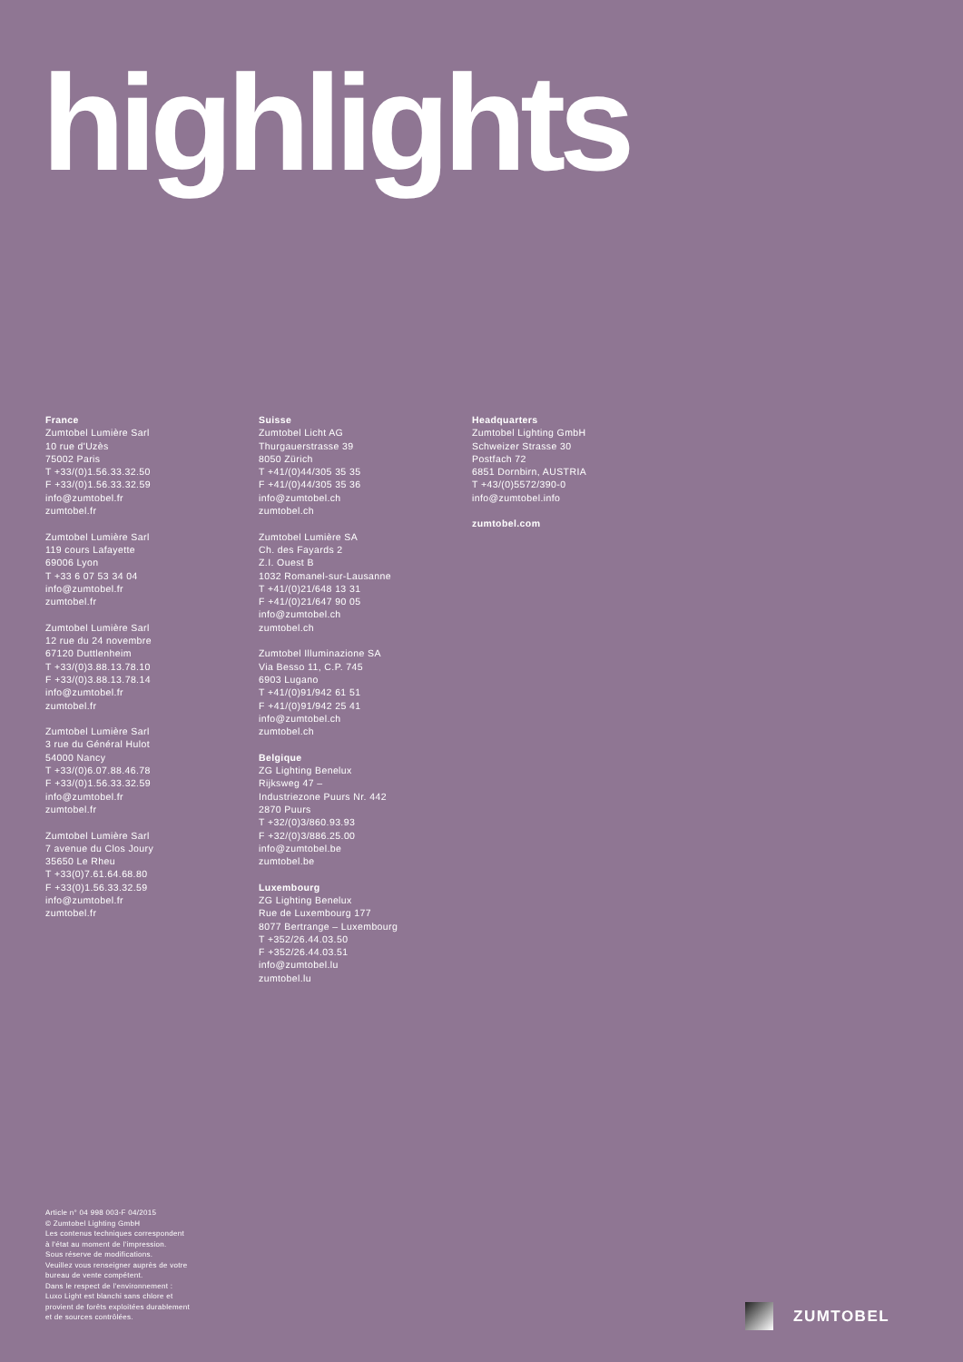highlights
France
Zumtobel Lumière Sarl
10 rue d'Uzès
75002 Paris
T +33/(0)1.56.33.32.50
F +33/(0)1.56.33.32.59
info@zumtobel.fr
zumtobel.fr
Zumtobel Lumière Sarl
119 cours Lafayette
69006 Lyon
T +33 6 07 53 34 04
info@zumtobel.fr
zumtobel.fr
Zumtobel Lumière Sarl
12 rue du 24 novembre
67120 Duttlenheim
T +33/(0)3.88.13.78.10
F +33/(0)3.88.13.78.14
info@zumtobel.fr
zumtobel.fr
Zumtobel Lumière Sarl
3 rue du Général Hulot
54000 Nancy
T +33/(0)6.07.88.46.78
F +33/(0)1.56.33.32.59
info@zumtobel.fr
zumtobel.fr
Zumtobel Lumière Sarl
7 avenue du Clos Joury
35650 Le Rheu
T +33(0)7.61.64.68.80
F +33(0)1.56.33.32.59
info@zumtobel.fr
zumtobel.fr
Suisse
Zumtobel Licht AG
Thurgauerstrasse 39
8050 Zürich
T +41/(0)44/305 35 35
F +41/(0)44/305 35 36
info@zumtobel.ch
zumtobel.ch
Zumtobel Lumière SA
Ch. des Fayards 2
Z.I. Ouest B
1032 Romanel-sur-Lausanne
T +41/(0)21/648 13 31
F +41/(0)21/647 90 05
info@zumtobel.ch
zumtobel.ch
Zumtobel Illuminazione SA
Via Besso 11, C.P. 745
6903 Lugano
T +41/(0)91/942 61 51
F +41/(0)91/942 25 41
info@zumtobel.ch
zumtobel.ch
Belgique
ZG Lighting Benelux
Rijksweg 47 –
Industriezone Puurs Nr. 442
2870 Puurs
T +32/(0)3/860.93.93
F +32/(0)3/886.25.00
info@zumtobel.be
zumtobel.be
Luxembourg
ZG Lighting Benelux
Rue de Luxembourg 177
8077 Bertrange – Luxembourg
T +352/26.44.03.50
F +352/26.44.03.51
info@zumtobel.lu
zumtobel.lu
Headquarters
Zumtobel Lighting GmbH
Schweizer Strasse 30
Postfach 72
6851 Dornbirn, AUSTRIA
T +43/(0)5572/390-0
info@zumtobel.info
zumtobel.com
Article n° 04 998 003-F 04/2015
© Zumtobel Lighting GmbH
Les contenus techniques correspondent
à l'état au moment de l'impression.
Sous réserve de modifications.
Veuillez vous renseigner auprès de votre
bureau de vente compétent.
Dans le respect de l'environnement :
Luxo Light est blanchi sans chlore et
provient de forêts exploitées durablement
et de sources contrôlées.
ZUMTOBEL